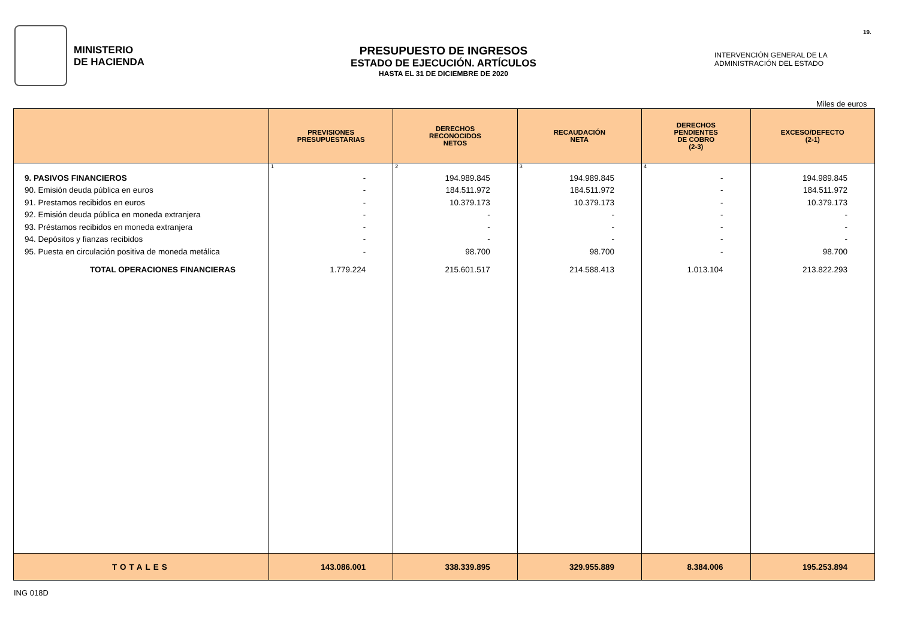MINISTERIO
DE HACIENDA
PRESUPUESTO DE INGRESOS
ESTADO DE EJECUCIÓN. ARTÍCULOS
HASTA EL 31 DE DICIEMBRE DE 2020
INTERVENCIÓN GENERAL DE LA
ADMINISTRACIÓN DEL ESTADO
19.
Miles de euros
| | PREVISIONES PRESUPUESTARIAS | DERECHOS RECONOCIDOS NETOS | RECAUDACIÓN NETA | DERECHOS PENDIENTES DE COBRO (2-3) | EXCESO/DEFECTO (2-1) |
| --- | --- | --- | --- | --- | --- |
| | 1 | 2 | 3 | 4 | |
| 9. PASIVOS FINANCIEROS | - | 194.989.845 | 194.989.845 | - | 194.989.845 |
| 90. Emisión deuda pública en euros | - | 184.511.972 | 184.511.972 | - | 184.511.972 |
| 91. Prestamos recibidos en euros | - | 10.379.173 | 10.379.173 | - | 10.379.173 |
| 92. Emisión deuda pública en moneda extranjera | - | - | - | - | - |
| 93. Préstamos recibidos en moneda extranjera | - | - | - | - | - |
| 94. Depósitos y fianzas recibidos | - | - | - | - | - |
| 95. Puesta en circulación positiva de moneda metálica | - | 98.700 | 98.700 | - | 98.700 |
| TOTAL OPERACIONES FINANCIERAS | 1.779.224 | 215.601.517 | 214.588.413 | 1.013.104 | 213.822.293 |
| TOTALES | 143.086.001 | 338.339.895 | 329.955.889 | 8.384.006 | 195.253.894 |
ING 018D